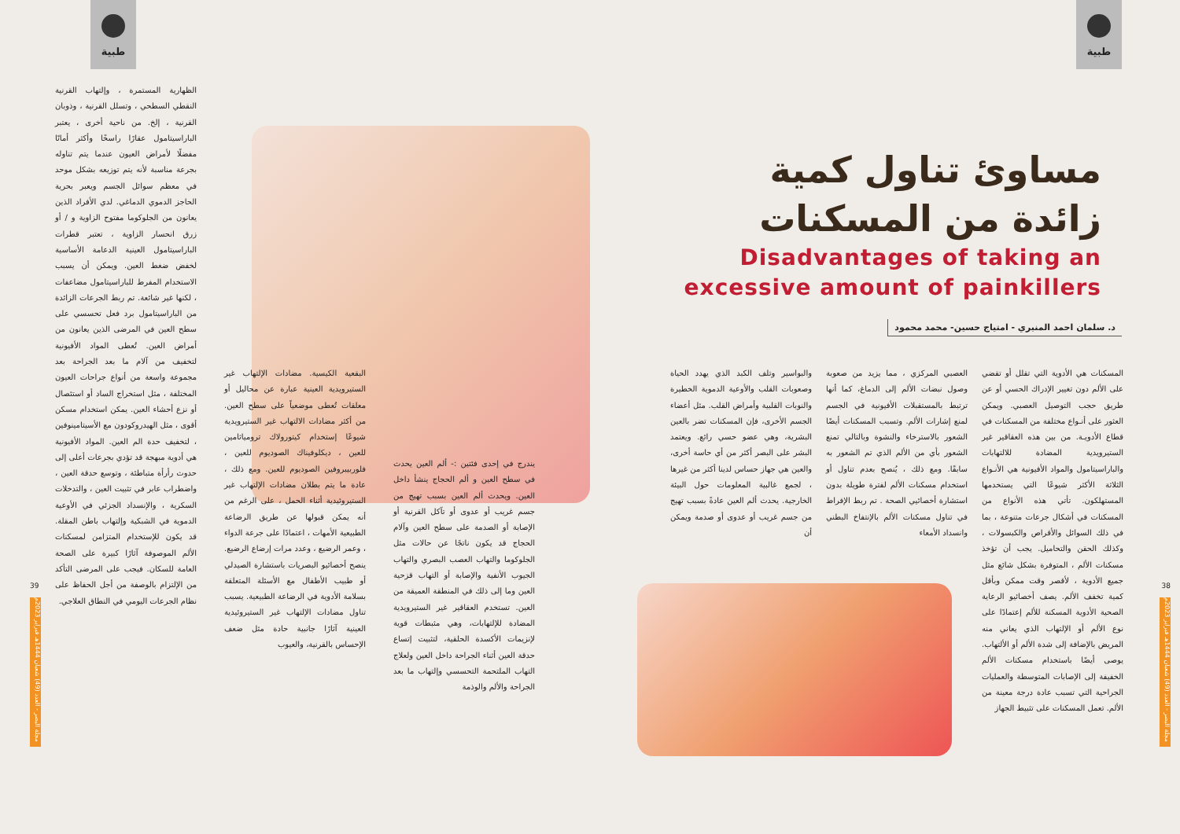طبية
38
مجلة البصر - العدد (49) شعبان 1444هـ فبراير 2023م
مساوئ تناول كمية
زائدة من المسكنات
Disadvantages of taking an excessive amount of painkillers
د. سلمان احمد المنبري - امتياج حسين- محمد محمود
المسكنات هي الأدوية التي تقلل أو تقضي على الألم دون تغيير الإدراك الحسي أو عن طريق حجب التوصيل العصبي. ويمكن العثور على أنـواع مختلفة من المسكنات في قطاع الأدويـة. من بين هذه العقاقير غير الستيرويدية المضادة للالتهابات والباراسيتامول والمواد الأفيونية هي الأنـواع الثلاثة الأكثر شيوعًا التي يستخدمها المستهلكون. تأتي هذه الأنواع من المسكنات في أشكال جرعات متنوعة ، بما في ذلك السوائل والأقراص والكبسولات ، وكذلك الحقن والتحاميل. يجب أن تؤخذ مسكنات الألم ، المتوفرة بشكل شائع مثل جميع الأدوية ، لأقصر وقت ممكن وبأقل كمية تخفف الألم. يصف أخصائيو الرعاية الصحية الأدوية المسكنة للألم إعتمادًا على نوع الألم أو الإلتهاب الذي يعاني منه المريض بالإضافة إلى شدة الألم أو الألتهاب. يوصى أيضًا باستخدام مسكنات الألم الخفيفة إلى الإصابات المتوسطة والعمليات الجراحية التي تسبب عادة درجة معينة من الألم. تعمل المسكنات على تثبيط الجهاز
العصبي المركزي ، مما يزيد من صعوبة وصول نبضات الألم إلى الدماغ، كما أنها ترتبط بالمستقبلات الأفيونية في الجسم لمنع إشارات الألم. وتسبب المسكنات أيضًا الشعور بالاسترخاء والنشوة وبالتالي تمنع الشعور بأي من الألم الذي تم الشعور به سابقًا. ومع ذلك ، يُنصح بعدم تناول أو استخدام مسكنات الألم لفترة طويلة بدون استشارة أخصائيي الصحة . تم ربط الإفراط في تناول مسكنات الألم بالإنتفاخ البطني وانسداد الأمعاء
والبواسير وتلف الكبد الذي يهدد الحياة وصعوبات القلب والأوعية الدموية الخطيرة والنوبات القلبية وأمراض القلب. مثل أعضاء الجسم الأخرى، فإن المسكنات تضر بالعين البشرية، وهي عضو حسي رائع. ويعتمد البشر على البصر أكثر من أي حاسة أخرى، والعين هي جهاز حساس لدينا أكثر من غيرها ، لجمع غالبية المعلومات حول البيئة الخارجية. يحدث ألم العين عادةً بسبب تهيج من جسم غريب أو عدوى أو صدمة ويمكن أن
طبية
39
مجلة البصر - العدد (49) شعبان 1444هـ فبراير 2023م
الظهارية المستمرة ، وإلتهاب القرنية النقطي السطحي ، وتسلل القرنية ، وذوبان القرنية ، إلخ. من ناحية أخرى ، يعتبر الباراسيتامول عقارًا راسخًا وأكثر أمانًا مفضلًا لأمراض العيون عندما يتم تناوله بجرعة مناسبة لأنه يتم توزيعه بشكل موحد في معظم سوائل الجسم ويعبر بحرية الحاجز الدموي الدماغي. لدي الأفراد الذين يعانون من الجلوكوما مفتوح الزاوية و / أو زرق انحسار الزاوية ، تعتبر قطرات الباراسيتامول العينية الدعامة الأساسية لخفض ضغط العين. ويمكن أن يسبب الاستخدام المفرط للباراسيتامول مضاعفات ، لكنها غير شائعة. تم ربط الجرعات الزائدة من الباراسيتامول برد فعل تحسسي على سطح العين في المرضى الذين يعانون من أمراض العين. تُعطى المواد الأفيونية لتخفيف من آلام ما بعد الجراحة بعد مجموعة واسعة من أنواع جراحات العيون المختلفة ، مثل استخراج الساد أو استئصال أو نزع أحشاء العين. يمكن استخدام مسكن أقوى ، مثل الهيدروكودون مع الأسيتامينوفين ، لتخفيف حدة الم العين. المواد الأفيونية هي أدوية مبهجة قد تؤدي بجرعات أعلى إلى حدوث رأرأة متباطئة ، وتوسع حدقة العين ، واضطراب عابر في تثبيت العين ، والتدخلات السكرية ، والإنسداد الجزئي في الأوعية الدموية في الشبكية وإلتهاب باطن المقلة. قد يكون للإستخدام المتزامن لمسكنات الألم الموصوفة آثارًا كبيرة على الصحة العامة للسكان. فيجب على المرضى التأكد من الإلتزام بالوصفة من أجل الحفاظ على نظام الجرعات اليومي في النطاق العلاجي.
البقعية الكيسية. مضادات الإلتهاب غير الستيرويدية العينية عبارة عن محاليل أو معلقات تُعطى موضعياً على سطح العين. من أكثر مضادات الالتهاب غير الستيرويدية شيوعًا إستخدام كيتورولاك ترومياثامين للعين ، ديكلوفيناك الصوديوم للعين ، فلوربيبروفين الصوديوم للعين. ومع ذلك ، عادة ما يتم بطلان مضادات الإلتهاب غير الستيروئيدية أثناء الحمل ، على الرغم من أنه يمكن قبولها عن طريق الرضاعة الطبيعية الأمهات ، اعتمادًا على جرعة الدواء ، وعمر الرضيع ، وعدد مرات إرضاع الرضيع. ينصح أخصائيو البصريات باستشارة الصيدلي أو طبيب الأطفال مع الأسئلة المتعلقة بسلامة الأدوية في الرضاعة الطبيعية. يسبب تناول مضادات الإلتهاب غير الستيروئيدية العينية آثارًا جانبية حادة مثل ضعف الإحساس بالقرنية، والعيوب
يندرج في إحدى فئتين :- ألم العين يحدث في سطح العين و ألم الحجاج ينشأ داخل العين. ويحدث ألم العين بسبب تهيج من جسم غريب أو عدوى أو تآكل القرنية أو الإصابة أو الصدمة على سطح العين وآلام الحجاج قد يكون ناتجًا عن حالات مثل الجلوكوما والتهاب العصب البصري والتهاب الجيوب الأنفية والإصابة أو التهاب قزحية العين وما إلى ذلك في المنطقة العميقة من العين. تستخدم العقاقير غير الستيرويدية المضادة للإلتهابات، وهي مثبطات قوية لإنزيمات الأكسدة الحلقية، لتثبيت إتساع حدقة العين أثناء الجراحة داخل العين ولعلاج التهاب الملتحمة التحسسي وإلتهاب ما بعد الجراحة والألم والوذمة